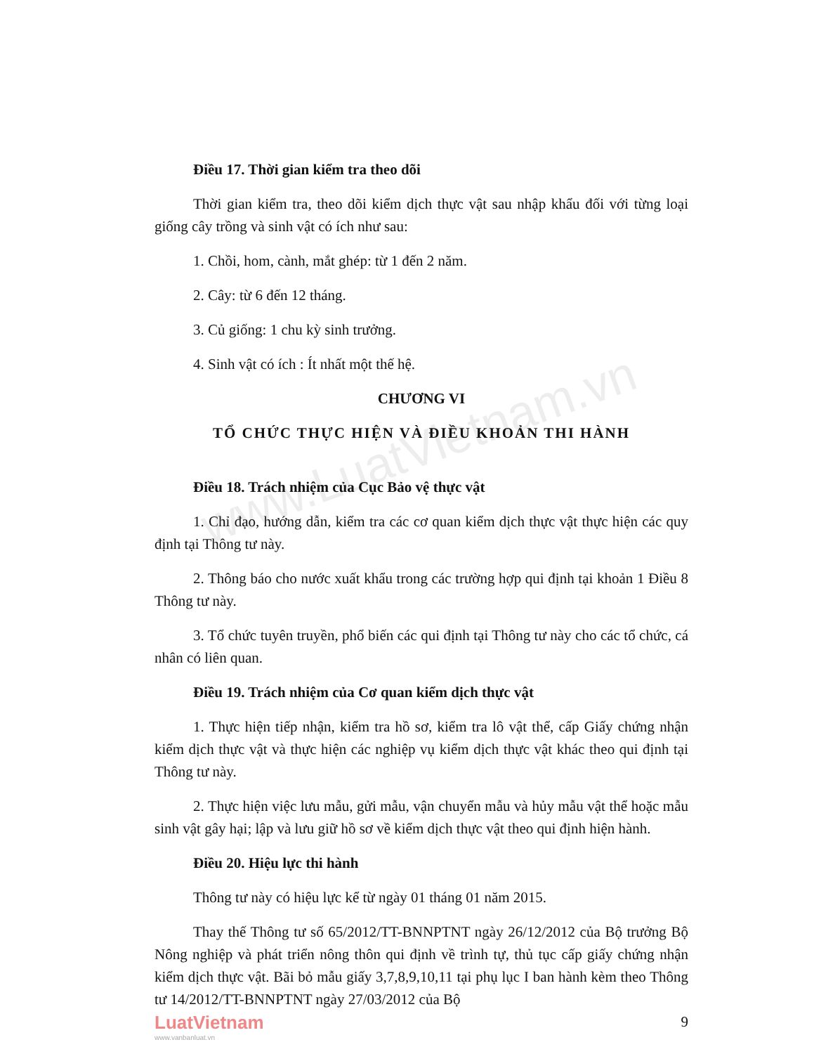www.LuatVietnam.vn
Điều 17. Thời gian kiểm tra theo dõi
Thời gian kiểm tra, theo dõi kiểm dịch thực vật sau nhập khẩu đối với từng loại giống cây trồng và sinh vật có ích như sau:
1. Chồi, hom, cành, mắt ghép: từ 1 đến 2 năm.
2. Cây: từ 6 đến 12 tháng.
3. Củ giống: 1 chu kỳ sinh trưởng.
4. Sinh vật có ích : Ít nhất một thế hệ.
CHƯƠNG VI
TỔ CHỨC THỰC HIỆN VÀ ĐIỀU KHOẢN THI HÀNH
Điều 18. Trách nhiệm của Cục Bảo vệ thực vật
1. Chỉ đạo, hướng dẫn, kiểm tra các cơ quan kiểm dịch thực vật thực hiện các quy định tại Thông tư này.
2. Thông báo cho nước xuất khẩu trong các trường hợp qui định tại khoản 1 Điều 8 Thông tư này.
3. Tổ chức tuyên truyền, phổ biến các qui định tại Thông tư này cho các tổ chức, cá nhân có liên quan.
Điều 19. Trách nhiệm của Cơ quan kiểm dịch thực vật
1. Thực hiện tiếp nhận, kiểm tra hồ sơ, kiểm tra lô vật thể, cấp Giấy chứng nhận kiểm dịch thực vật và thực hiện các nghiệp vụ kiểm dịch thực vật khác theo qui định tại Thông tư này.
2. Thực hiện việc lưu mẫu, gửi mẫu, vận chuyển mẫu và hủy mẫu vật thể hoặc mẫu sinh vật gây hại; lập và lưu giữ hồ sơ về kiểm dịch thực vật theo qui định hiện hành.
Điều 20. Hiệu lực thi hành
Thông tư này có hiệu lực kể từ ngày 01 tháng 01 năm 2015.
Thay thế Thông tư số 65/2012/TT-BNNPTNT ngày 26/12/2012 của Bộ trưởng Bộ Nông nghiệp và phát triển nông thôn qui định về trình tự, thủ tục cấp giấy chứng nhận kiểm dịch thực vật. Bãi bỏ mẫu giấy 3,7,8,9,10,11 tại phụ lục I ban hành kèm theo Thông tư 14/2012/TT-BNNPTNT ngày 27/03/2012 của Bộ
9
LuatVietnam
www.vanbanluat.vn